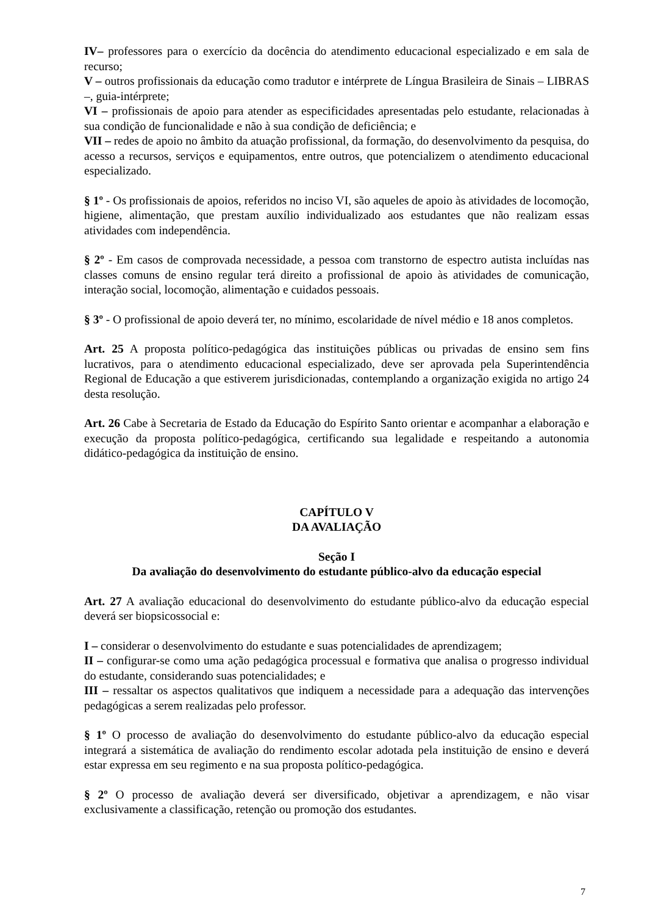IV– professores para o exercício da docência do atendimento educacional especializado e em sala de recurso;
V – outros profissionais da educação como tradutor e intérprete de Língua Brasileira de Sinais – LIBRAS –, guia-intérprete;
VI – profissionais de apoio para atender as especificidades apresentadas pelo estudante, relacionadas à sua condição de funcionalidade e não à sua condição de deficiência; e
VII – redes de apoio no âmbito da atuação profissional, da formação, do desenvolvimento da pesquisa, do acesso a recursos, serviços e equipamentos, entre outros, que potencializem o atendimento educacional especializado.
§ 1º - Os profissionais de apoios, referidos no inciso VI, são aqueles de apoio às atividades de locomoção, higiene, alimentação, que prestam auxílio individualizado aos estudantes que não realizam essas atividades com independência.
§ 2º - Em casos de comprovada necessidade, a pessoa com transtorno de espectro autista incluídas nas classes comuns de ensino regular terá direito a profissional de apoio às atividades de comunicação, interação social, locomoção, alimentação e cuidados pessoais.
§ 3º - O profissional de apoio deverá ter, no mínimo, escolaridade de nível médio e 18 anos completos.
Art. 25 A proposta político-pedagógica das instituições públicas ou privadas de ensino sem fins lucrativos, para o atendimento educacional especializado, deve ser aprovada pela Superintendência Regional de Educação a que estiverem jurisdicionadas, contemplando a organização exigida no artigo 24 desta resolução.
Art. 26 Cabe à Secretaria de Estado da Educação do Espírito Santo orientar e acompanhar a elaboração e execução da proposta político-pedagógica, certificando sua legalidade e respeitando a autonomia didático-pedagógica da instituição de ensino.
CAPÍTULO V
DA AVALIAÇÃO
Seção I
Da avaliação do desenvolvimento do estudante público-alvo da educação especial
Art. 27 A avaliação educacional do desenvolvimento do estudante público-alvo da educação especial deverá ser biopsicossocial e:
I – considerar o desenvolvimento do estudante e suas potencialidades de aprendizagem;
II – configurar-se como uma ação pedagógica processual e formativa que analisa o progresso individual do estudante, considerando suas potencialidades; e
III – ressaltar os aspectos qualitativos que indiquem a necessidade para a adequação das intervenções pedagógicas a serem realizadas pelo professor.
§ 1º O processo de avaliação do desenvolvimento do estudante público-alvo da educação especial integrará a sistemática de avaliação do rendimento escolar adotada pela instituição de ensino e deverá estar expressa em seu regimento e na sua proposta político-pedagógica.
§ 2º O processo de avaliação deverá ser diversificado, objetivar a aprendizagem, e não visar exclusivamente a classificação, retenção ou promoção dos estudantes.
7